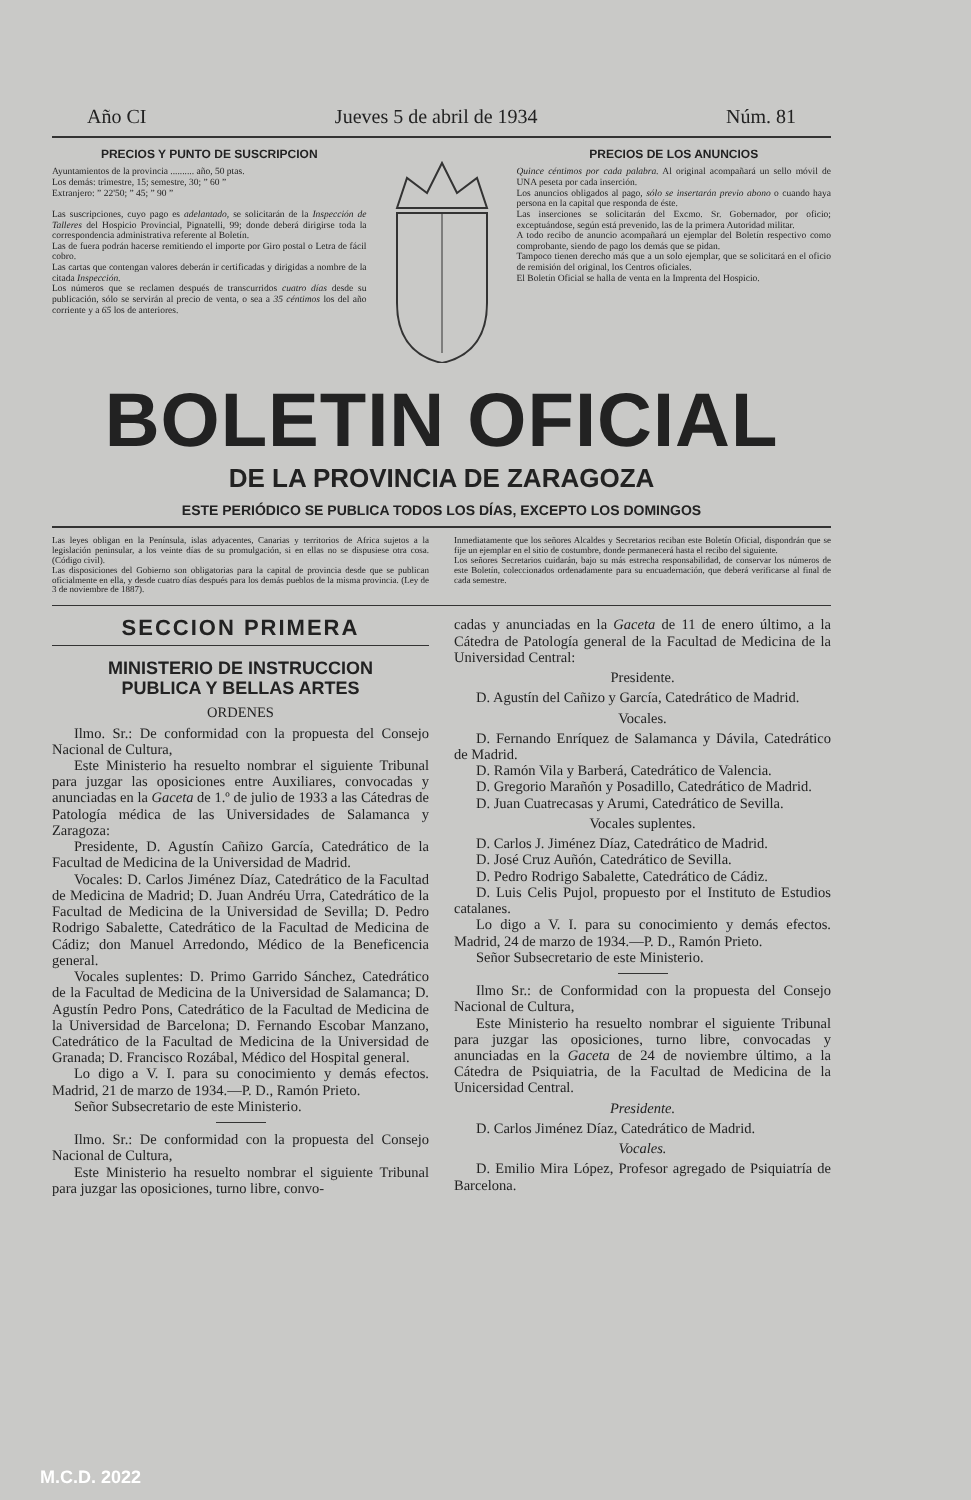Año CI Jueves 5 de abril de 1934 Núm. 81
PRECIOS Y PUNTO DE SUSCRIPCION
Ayuntamientos de la provincia .......... año, 50 ptas.
Los demás: trimestre, 15; semestre, 30; ” 60 ”
Extranjero: ” 22'50; ” 45; ” 90 ”
Las suscripciones, cuyo pago es adelantado, se solicitarán de la Inspección de Talleres del Hospicio Provincial, Pignatelli, 99; donde deberá dirigirse toda la correspondencia administrativa referente al Boletín.
Las de fuera podrán hacerse remitiendo el importe por Giro postal o Letra de fácil cobro.
Las cartas que contengan valores deberán ir certificadas y dirigidas a nombre de la citada Inspección.
Los números que se reclamen después de transcurridos cuatro días desde su publicación, sólo se servirán al precio de venta, o sea a 35 céntimos los del año corriente y a 65 los de anteriores.
PRECIOS DE LOS ANUNCIOS
Quince céntimos por cada palabra. Al original acompañará un sello móvil de UNA peseta por cada inserción.
Los anuncios obligados al pago, sólo se insertarán previo abono o cuando haya persona en la capital que responda de éste.
Las inserciones se solicitarán del Excmo. Sr. Gobernador, por oficio; exceptuándose, según está prevenido, las de la primera Autoridad militar.
A todo recibo de anuncio acompañará un ejemplar del Boletín respectivo como comprobante, siendo de pago los demás que se pidan.
Tampoco tienen derecho más que a un solo ejemplar, que se solicitará en el oficio de remisión del original, los Centros oficiales.
El Boletín Oficial se halla de venta en la Imprenta del Hospicio.
BOLETIN OFICIAL
DE LA PROVINCIA DE ZARAGOZA
ESTE PERIÓDICO SE PUBLICA TODOS LOS DÍAS, EXCEPTO LOS DOMINGOS
Las leyes obligan en la Península, islas adyacentes, Canarias y territorios de Africa sujetos a la legislación peninsular, a los veinte días de su promulgación, si en ellas no se dispusiese otra cosa. (Código civil).
Las disposiciones del Gobierno son obligatorias para la capital de provincia desde que se publican oficialmente en ella, y desde cuatro días después para los demás pueblos de la misma provincia. (Ley de 3 de noviembre de 1887).
Inmediatamente que los señores Alcaldes y Secretarios reciban este Boletín Oficial, dispondrán que se fije un ejemplar en el sitio de costumbre, donde permanecerá hasta el recibo del siguiente.
Los señores Secretarios cuidarán, bajo su más estrecha responsabilidad, de conservar los números de este Boletín, coleccionados ordenadamente para su encuadernación, que deberá verificarse al final de cada semestre.
SECCION PRIMERA
MINISTERIO DE INSTRUCCION
PUBLICA Y BELLAS ARTES
ORDENES
Ilmo. Sr.: De conformidad con la propuesta del Consejo Nacional de Cultura,
Este Ministerio ha resuelto nombrar el siguiente Tribunal para juzgar las oposiciones entre Auxiliares, convocadas y anunciadas en la Gaceta de 1.º de julio de 1933 a las Cátedras de Patología médica de las Universidades de Salamanca y Zaragoza:
Presidente, D. Agustín Cañizo García, Catedrático de la Facultad de Medicina de la Universidad de Madrid.
Vocales: D. Carlos Jiménez Díaz, Catedrático de la Facultad de Medicina de Madrid; D. Juan Andréu Urra, Catedrático de la Facultad de Medicina de la Universidad de Sevilla; D. Pedro Rodrigo Sabalette, Catedrático de la Facultad de Medicina de Cádiz; don Manuel Arredondo, Médico de la Beneficencia general.
Vocales suplentes: D. Primo Garrido Sánchez, Catedrático de la Facultad de Medicina de la Universidad de Salamanca; D. Agustín Pedro Pons, Catedrático de la Facultad de Medicina de la Universidad de Barcelona; D. Fernando Escobar Manzano, Catedrático de la Facultad de Medicina de la Universidad de Granada; D. Francisco Rozábal, Médico del Hospital general.
Lo digo a V. I. para su conocimiento y demás efectos. Madrid, 21 de marzo de 1934.—P. D., Ramón Prieto.
Señor Subsecretario de este Ministerio.
Ilmo. Sr.: De conformidad con la propuesta del Consejo Nacional de Cultura,
Este Ministerio ha resuelto nombrar el siguiente Tribunal para juzgar las oposiciones, turno libre, convo-
cadas y anunciadas en la Gaceta de 11 de enero último, a la Cátedra de Patología general de la Facultad de Medicina de la Universidad Central:
Presidente.
D. Agustín del Cañizo y García, Catedrático de Madrid.
Vocales.
D. Fernando Enríquez de Salamanca y Dávila, Catedrático de Madrid.
D. Ramón Vila y Barberá, Catedrático de Valencia.
D. Gregorio Marañón y Posadillo, Catedrático de Madrid.
D. Juan Cuatrecasas y Arumi, Catedrático de Sevilla.
Vocales suplentes.
D. Carlos J. Jiménez Díaz, Catedrático de Madrid.
D. José Cruz Auñón, Catedrático de Sevilla.
D. Pedro Rodrigo Sabalette, Catedrático de Cádiz.
D. Luis Celis Pujol, propuesto por el Instituto de Estudios catalanes.
Lo digo a V. I. para su conocimiento y demás efectos. Madrid, 24 de marzo de 1934.—P. D., Ramón Prieto.
Señor Subsecretario de este Ministerio.
Ilmo Sr.: de Conformidad con la propuesta del Consejo Nacional de Cultura,
Este Ministerio ha resuelto nombrar el siguiente Tribunal para juzgar las oposiciones, turno libre, convocadas y anunciadas en la Gaceta de 24 de noviembre último, a la Cátedra de Psiquiatria, de la Facultad de Medicina de la Unicersidad Central.
Presidente.
D. Carlos Jiménez Díaz, Catedrático de Madrid.
Vocales.
D. Emilio Mira López, Profesor agregado de Psiquiatría de Barcelona.
M.C.D. 2022